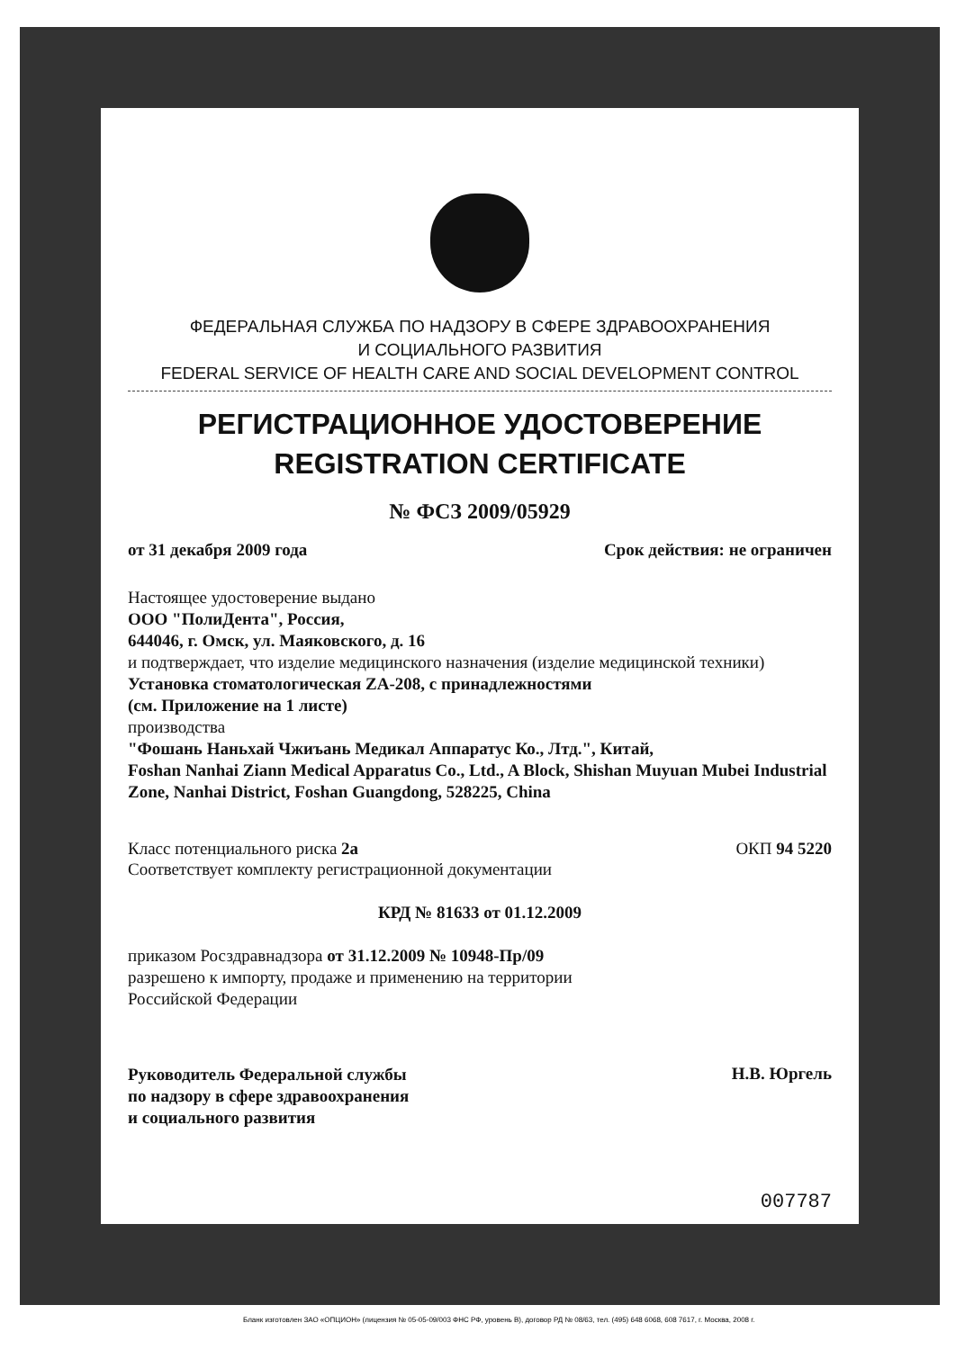ФЕДЕРАЛЬНАЯ СЛУЖБА ПО НАДЗОРУ В СФЕРЕ ЗДРАВООХРАНЕНИЯ
И СОЦИАЛЬНОГО РАЗВИТИЯ
FEDERAL SERVICE OF HEALTH CARE AND SOCIAL DEVELOPMENT CONTROL
РЕГИСТРАЦИОННОЕ УДОСТОВЕРЕНИЕ
REGISTRATION CERTIFICATE
№ ФСЗ 2009/05929
от 31 декабря 2009 года Срок действия: не ограничен
Настоящее удостоверение выдано
ООО "ПолиДента", Россия,
644046, г. Омск, ул. Маяковского, д. 16
и подтверждает, что изделие медицинского назначения (изделие медицинской техники)
Установка стоматологическая ZA-208, с принадлежностями
(см. Приложение на 1 листе)
производства
"Фошань Наньхай Чжиъань Медикал Аппаратус Ко., Лтд.", Китай,
Foshan Nanhai Ziann Medical Apparatus Co., Ltd., A Block, Shishan Muyuan Mubei Industrial Zone, Nanhai District, Foshan Guangdong, 528225, China
Класс потенциального риска 2а ОКП 94 5220
Соответствует комплекту регистрационной документации
КРД № 81633 от 01.12.2009
приказом Росздравнадзора от 31.12.2009 № 10948-Пр/09
разрешено к импорту, продаже и применению на территории
Российской Федерации
Руководитель Федеральной службы
по надзору в сфере здравоохранения
и социального развития
Н.В. Юргель
007787
Бланк изготовлен ЗАО «ОПЦИОН» (лицензия № 05-05-09/003 ФНС РФ, уровень В), договор РД № 08/63, тел. (495) 648 6068, 608 7617, г. Москва, 2008 г.